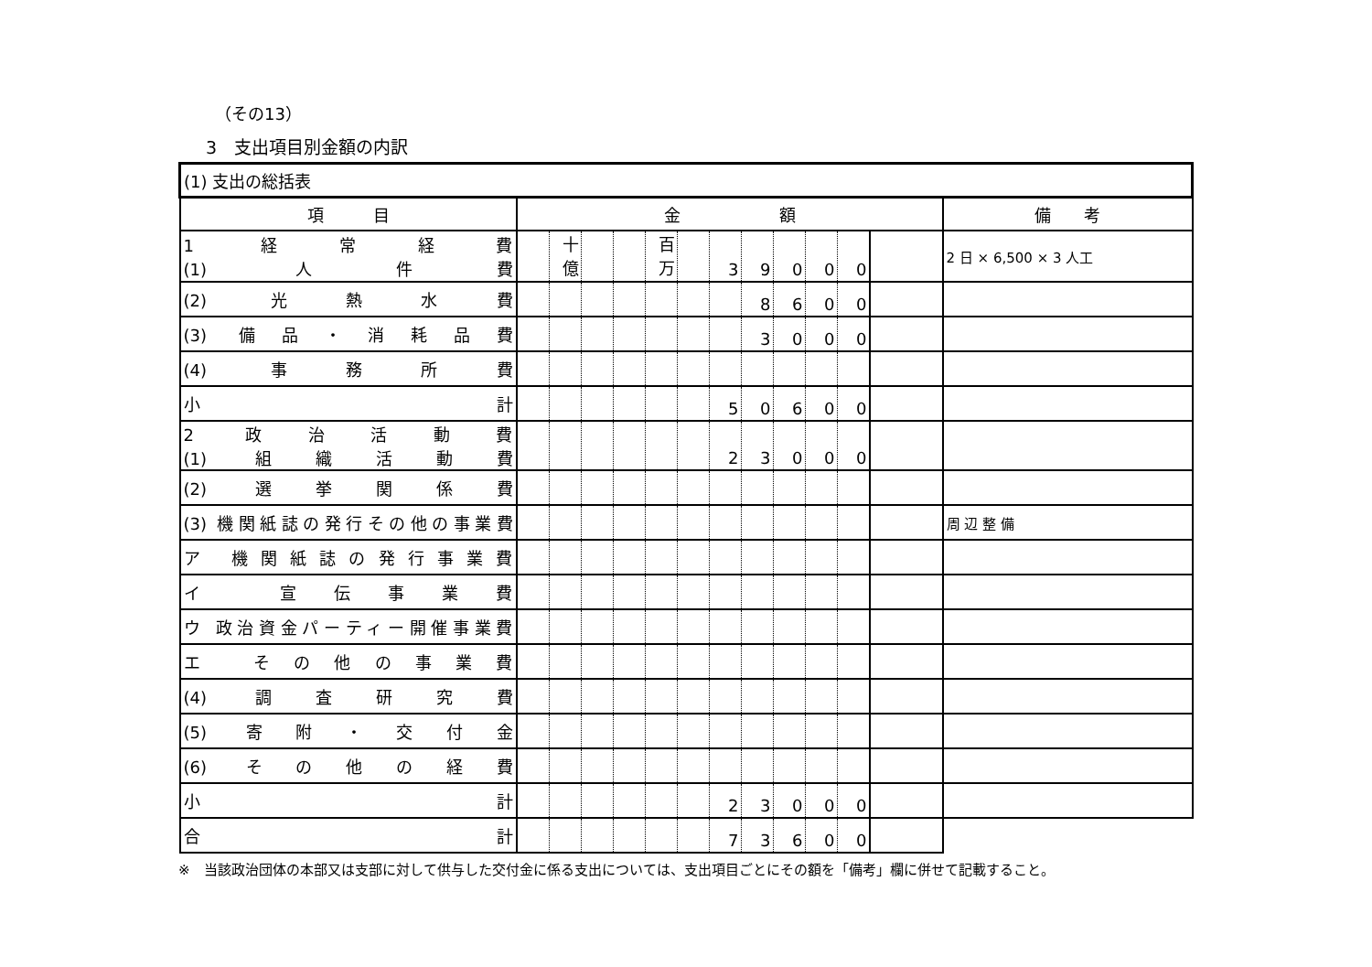（その13）
3　支出項目別金額の内訳
| (1) 支出の総括表 | | | | | | | | | | | | | | |
| 項 目 | 金 額 | | | | | | | | | | | | 備 考 | |
| 1 経常経費 (1) 人件費 | | 十億 | | | 百万 | | 3 | 9 | 0 | 0 | 0 | | | 2 日 × 6,500 × 3 人工 |
| (2) 光熱水費 | | | | | | | | 8 | 6 | 0 | 0 | | | |
| (3) 備品・消耗品費 | | | | | | | | 3 | 0 | 0 | 0 | | | |
| (4) 事務所費 | | | | | | | | | | | | | | |
| 小計 | | | | | | | 5 | 0 | 6 | 0 | 0 | | | |
| 2 政治活動費 (1) 組織活動費 | | | | | | | 2 | 3 | 0 | 0 | 0 | | | |
| (2) 選挙関係費 | | | | | | | | | | | | | | |
| (3) 機関紙誌の発行その他の事業費 | | | | | | | | | | | | | 周 辺 整 備 | |
| ア 機関紙誌の発行事業費 | | | | | | | | | | | | | | |
| イ 宣伝事業費 | | | | | | | | | | | | | | |
| ウ 政治資金パーティー開催事業費 | | | | | | | | | | | | | | |
| エ その他の事業費 | | | | | | | | | | | | | | |
| (4) 調査研究費 | | | | | | | | | | | | | | |
| (5) 寄附・交付金 | | | | | | | | | | | | | | |
| (6) その他の経費 | | | | | | | | | | | | | | |
| 小計 | | | | | | | 2 | 3 | 0 | 0 | 0 | | | |
| 合計 | | | | | | | 7 | 3 | 6 | 0 | 0 | | | |
※　当該政治団体の本部又は支部に対して供与した交付金に係る支出については、支出項目ごとにその額を「備考」欄に併せて記載すること。